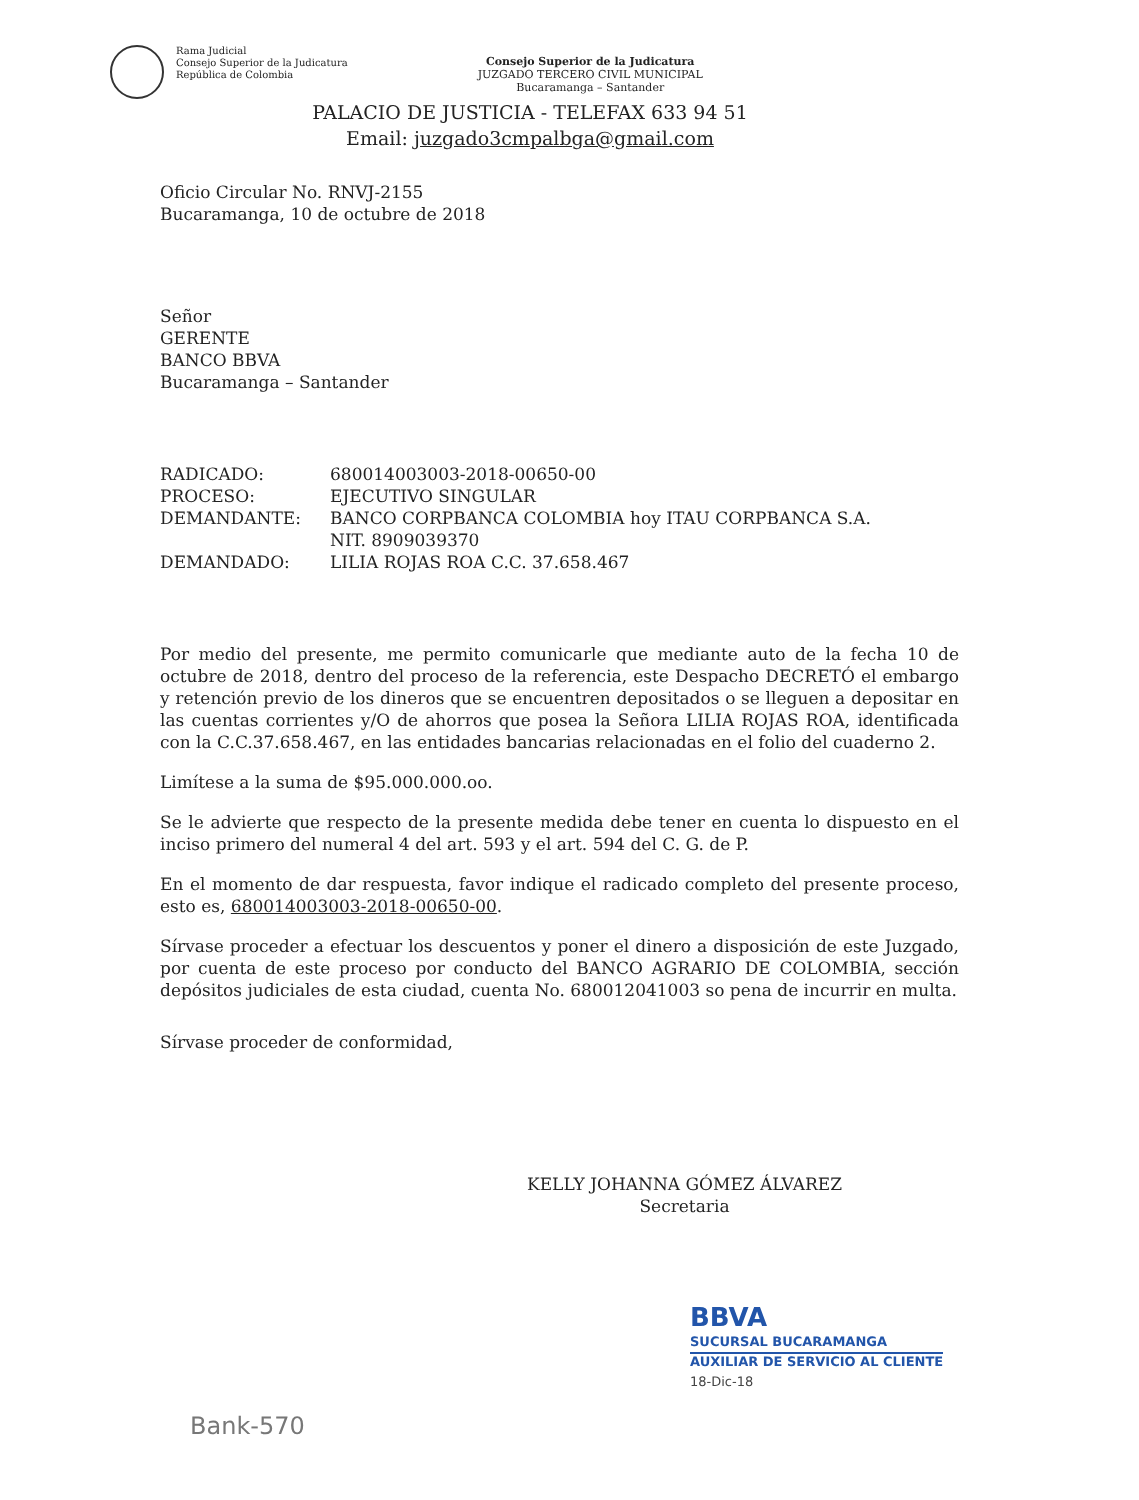Rama Judicial
Consejo Superior de la Judicatura
República de Colombia
Consejo Superior de la Judicatura
JUZGADO TERCERO CIVIL MUNICIPAL
Bucaramanga – Santander
PALACIO DE JUSTICIA - TELEFAX 633 94 51
Email: juzgado3cmpalbga@gmail.com
Oficio Circular No. RNVJ-2155
Bucaramanga, 10 de octubre de 2018
Señor
GERENTE
BANCO BBVA
Bucaramanga – Santander
| RADICADO: | 680014003003-2018-00650-00 |
| PROCESO: | EJECUTIVO SINGULAR |
| DEMANDANTE: | BANCO CORPBANCA COLOMBIA hoy ITAU CORPBANCA S.A. NIT. 8909039370 |
| DEMANDADO: | LILIA ROJAS ROA C.C. 37.658.467 |
Por medio del presente, me permito comunicarle que mediante auto de la fecha 10 de octubre de 2018, dentro del proceso de la referencia, este Despacho DECRETÓ el embargo y retención previo de los dineros que se encuentren depositados o se lleguen a depositar en las cuentas corrientes y/O de ahorros que posea la Señora LILIA ROJAS ROA, identificada con la C.C.37.658.467, en las entidades bancarias relacionadas en el folio del cuaderno 2.
Limítese a la suma de $95.000.000.oo.
Se le advierte que respecto de la presente medida debe tener en cuenta lo dispuesto en el inciso primero del numeral 4 del art. 593 y el art. 594 del C. G. de P.
En el momento de dar respuesta, favor indique el radicado completo del presente proceso, esto es, 680014003003-2018-00650-00.
Sírvase proceder a efectuar los descuentos y poner el dinero a disposición de este Juzgado, por cuenta de este proceso por conducto del BANCO AGRARIO DE COLOMBIA, sección depósitos judiciales de esta ciudad, cuenta No. 680012041003 so pena de incurrir en multa.
Sírvase proceder de conformidad,
KELLY JOHANNA GÓMEZ ÁLVAREZ
Secretaria
BBVA
SUCURSAL BUCARAMANGA
AUXILIAR DE SERVICIO AL CLIENTE
18-Dic-18
Bank-570